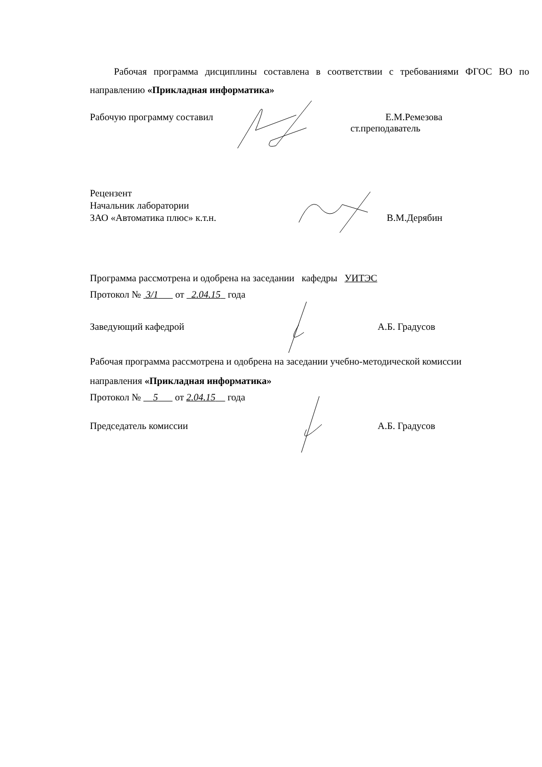Рабочая программа дисциплины составлена в соответствии с требованиями ФГОС ВО по направлению «Прикладная информатика»
Рабочую программу составил Е.М.Ремезова
ст.преподаватель
Рецензент
Начальник лаборатории
ЗАО «Автоматика плюс» к.т.н. В.М.Дерябин
Программа рассмотрена и одобрена на заседании кафедры УИТЭС
Протокол № 3/1 от 2.04.15 года
Заведующий кафедрой А.Б. Градусов
Рабочая программа рассмотрена и одобрена на заседании учебно-методической комиссии
направления «Прикладная информатика»
Протокол № 5 от 2.04.15 года
Председатель комиссии А.Б. Градусов